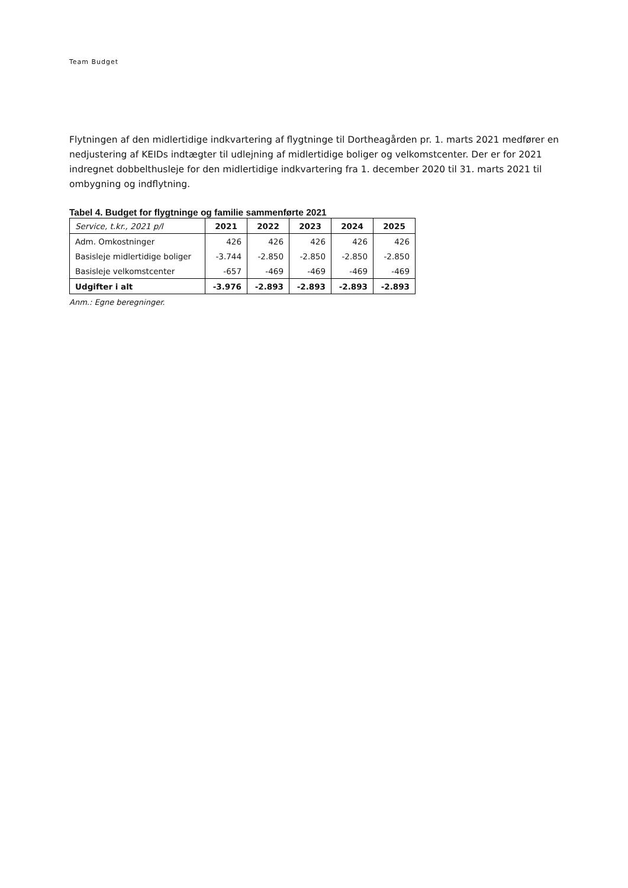Team Budget
Flytningen af den midlertidige indkvartering af flygtninge til Dortheagården pr. 1. marts 2021 medfører en nedjustering af KEIDs indtægter til udlejning af midlertidige boliger og velkomstcenter. Der er for 2021 indregnet dobbelthusleje for den midlertidige indkvartering fra 1. december 2020 til 31. marts 2021 til ombygning og indflytning.
Tabel 4. Budget for flygtninge og familie sammenførte 2021
| Service, t.kr., 2021 p/l | 2021 | 2022 | 2023 | 2024 | 2025 |
| --- | --- | --- | --- | --- | --- |
| Adm. Omkostninger | 426 | 426 | 426 | 426 | 426 |
| Basisleje midlertidige boliger | -3.744 | -2.850 | -2.850 | -2.850 | -2.850 |
| Basisleje velkomstcenter | -657 | -469 | -469 | -469 | -469 |
| Udgifter i alt | -3.976 | -2.893 | -2.893 | -2.893 | -2.893 |
Anm.: Egne beregninger.